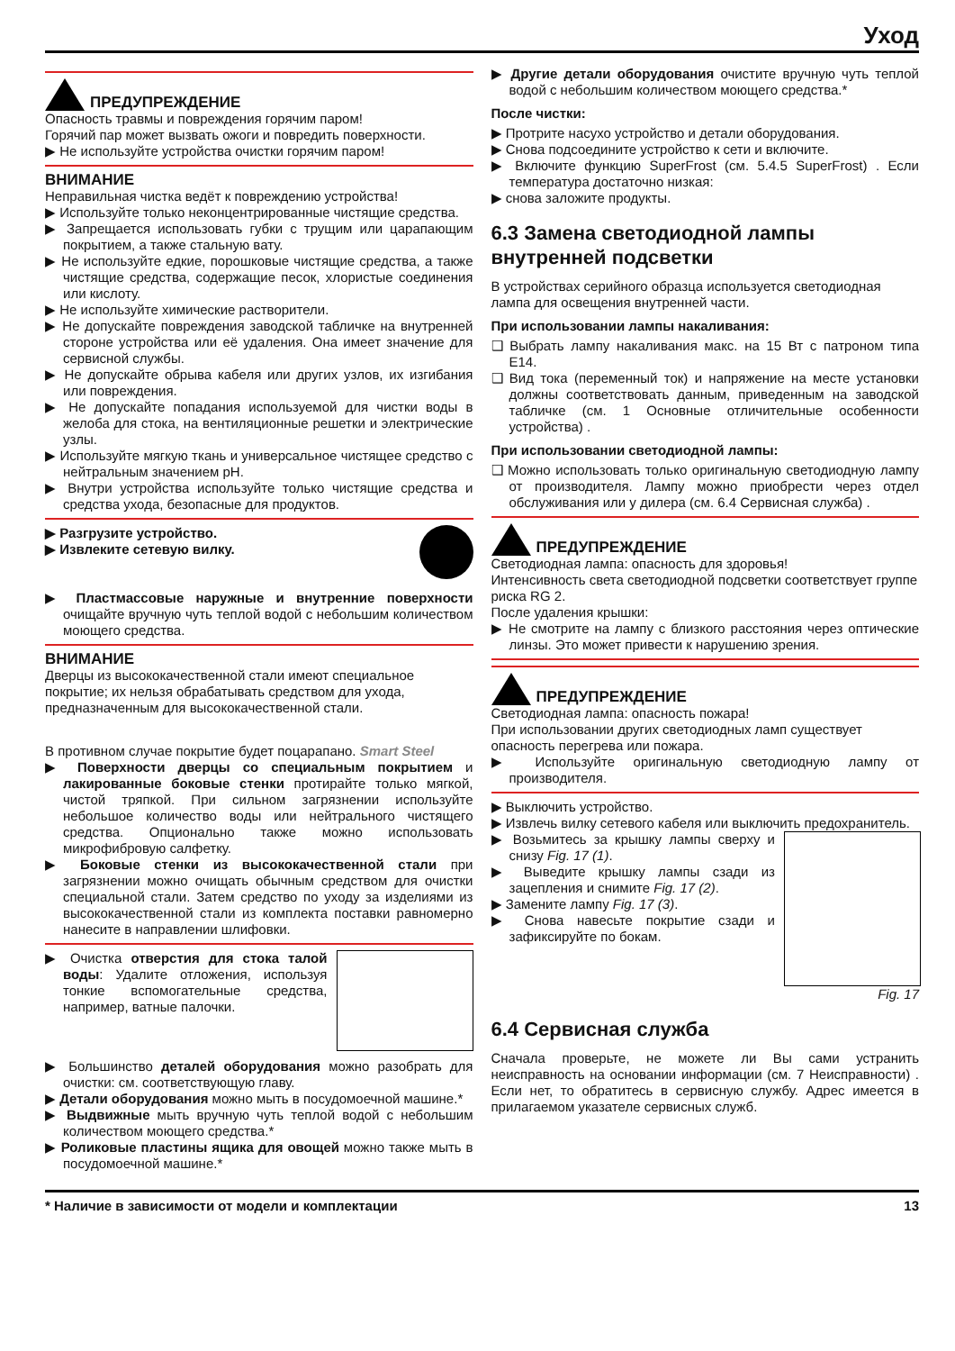Уход
ПРЕДУПРЕЖДЕНИЕ
Опасность травмы и повреждения горячим паром!
Горячий пар может вызвать ожоги и повредить поверхности.
▶ Не используйте устройства очистки горячим паром!
ВНИМАНИЕ
Неправильная чистка ведёт к повреждению устройства!
▶ Используйте только неконцентрированные чистящие средства.
▶ Запрещается использовать губки с трущим или царапающим покрытием, а также стальную вату.
▶ Не используйте едкие, порошковые чистящие средства, а также чистящие средства, содержащие песок, хлористые соединения или кислоту.
▶ Не используйте химические растворители.
▶ Не допускайте повреждения заводской табличке на внутренней стороне устройства или её удаления. Она имеет значение для сервисной службы.
▶ Не допускайте обрыва кабеля или других узлов, их изгибания или повреждения.
▶ Не допускайте попадания используемой для чистки воды в желоба для стока, на вентиляционные решетки и электрические узлы.
▶ Используйте мягкую ткань и универсальное чистящее средство с нейтральным значением pH.
▶ Внутри устройства используйте только чистящие средства и средства ухода, безопасные для продуктов.
▶ Разгрузите устройство.
▶ Извлеките сетевую вилку.
▶ Пластмассовые наружные и внутренние поверхности очищайте вручную чуть теплой водой с небольшим количеством моющего средства.
ВНИМАНИЕ
Дверцы из высококачественной стали имеют специальное покрытие; их нельзя обрабатывать средством для ухода, предназначенным для высококачественной стали.
В противном случае покрытие будет поцарапано. Smart Steel
▶ Поверхности дверцы со специальным покрытием и лакированные боковые стенки протирайте только мягкой, чистой тряпкой. При сильном загрязнении используйте небольшое количество воды или нейтрального чистящего средства. Опционально также можно использовать микрофибровую салфетку.
▶ Боковые стенки из высококачественной стали при загрязнении можно очищать обычным средством для очистки специальной стали. Затем средство по уходу за изделиями из высококачественной стали из комплекта поставки равномерно нанесите в направлении шлифовки.
▶ Очистка отверстия для стока талой воды: Удалите отложения, используя тонкие вспомогательные средства, например, ватные палочки.
▶ Большинство деталей оборудования можно разобрать для очистки: см. соответствующую главу.
▶ Детали оборудования можно мыть в посудомоечной машине.*
▶ Выдвижные мыть вручную чуть теплой водой с небольшим количеством моющего средства.*
▶ Роликовые пластины ящика для овощей можно также мыть в посудомоечной машине.*
▶ Другие детали оборудования очистите вручную чуть теплой водой с небольшим количеством моющего средства.*
После чистки:
▶ Протрите насухо устройство и детали оборудования.
▶ Снова подсоедините устройство к сети и включите.
▶ Включите функцию SuperFrost (см. 5.4.5 SuperFrost) . Если температура достаточно низкая:
▶ снова заложите продукты.
6.3 Замена светодиодной лампы внутренней подсветки
В устройствах серийного образца используется светодиодная лампа для освещения внутренней части.
При использовании лампы накаливания:
❑ Выбрать лампу накаливания макс. на 15 Вт с патроном типа E14.
❑ Вид тока (переменный ток) и напряжение на месте установки должны соответствовать данным, приведенным на заводской табличке (см. 1 Основные отличительные особенности устройства) .
При использовании светодиодной лампы:
❑ Можно использовать только оригинальную светодиодную лампу от производителя. Лампу можно приобрести через отдел обслуживания или у дилера (см. 6.4 Сервисная служба) .
ПРЕДУПРЕЖДЕНИЕ
Светодиодная лампа: опасность для здоровья!
Интенсивность света светодиодной подсветки соответствует группе риска RG 2.
После удаления крышки:
▶ Не смотрите на лампу с близкого расстояния через оптические линзы. Это может привести к нарушению зрения.
ПРЕДУПРЕЖДЕНИЕ
Светодиодная лампа: опасность пожара!
При использовании других светодиодных ламп существует опасность перегрева или пожара.
▶ Используйте оригинальную светодиодную лампу от производителя.
▶ Выключить устройство.
▶ Извлечь вилку сетевого кабеля или выключить предохранитель.
Fig. 17
▶ Возьмитесь за крышку лампы сверху и снизу Fig. 17 (1).
▶ Выведите крышку лампы сзади из зацепления и снимите Fig. 17 (2).
▶ Замените лампу Fig. 17 (3).
▶ Снова навесьте покрытие сзади и зафиксируйте по бокам.
6.4 Сервисная служба
Сначала проверьте, не можете ли Вы сами устранить неисправность на основании информации (см. 7 Неисправности) . Если нет, то обратитесь в сервисную службу. Адрес имеется в прилагаемом указателе сервисных служб.
* Наличие в зависимости от модели и комплектации 13